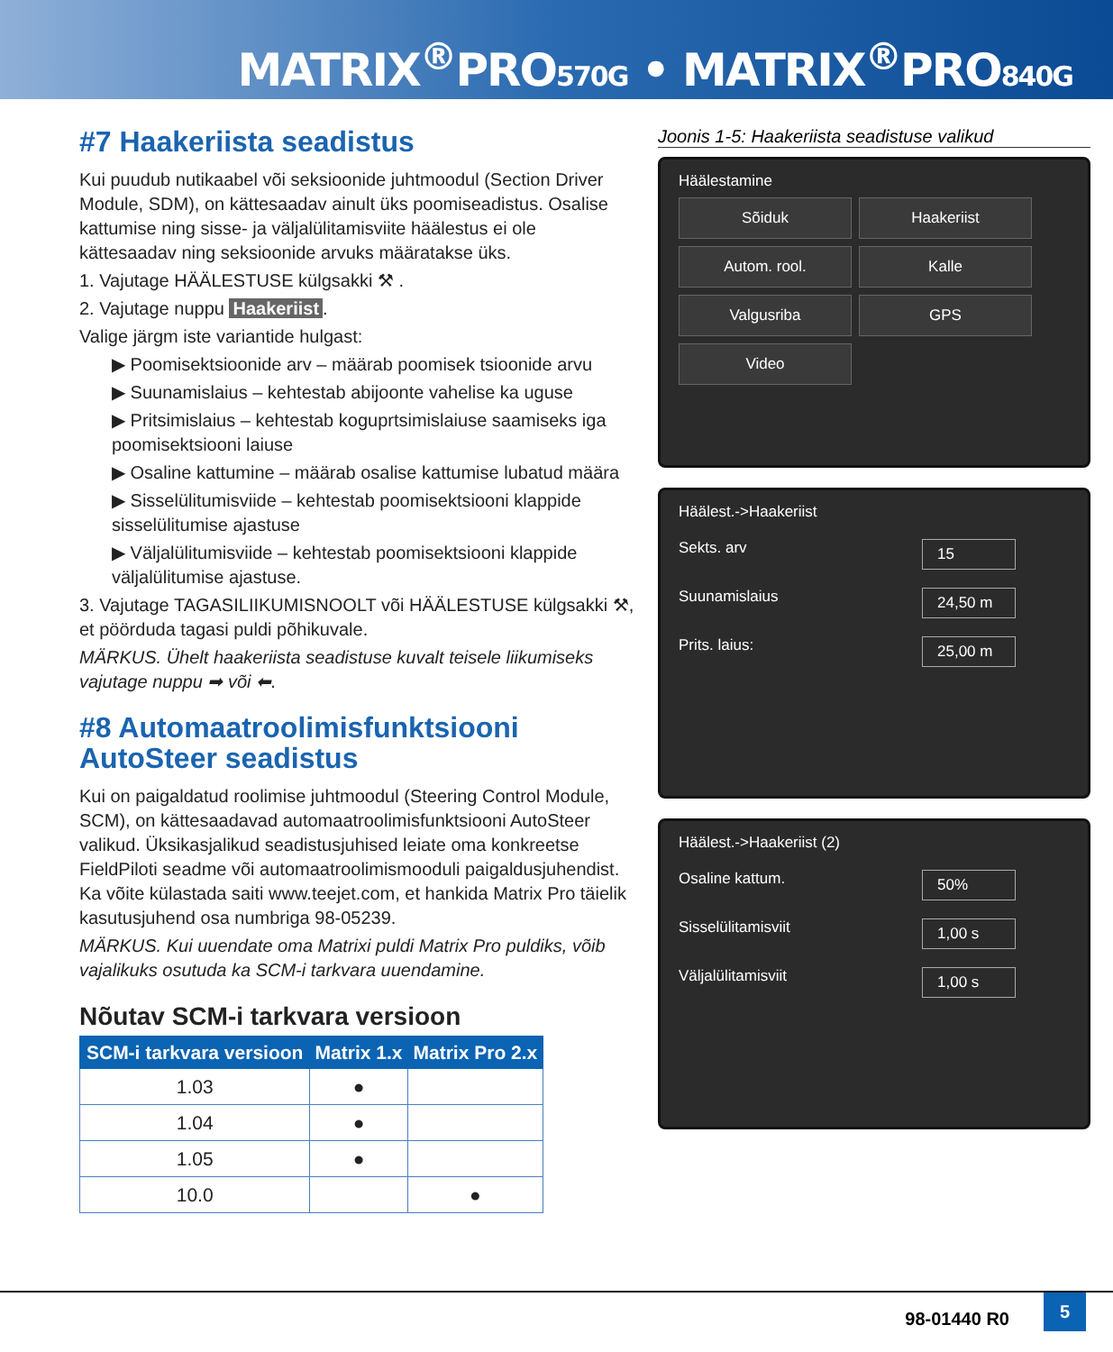MATRIX<sup>®</sup>PRO570G • MATRIX<sup>®</sup>PRO840G
#7 Haakeriista seadistus
Kui puudub nutikaabel või seksioonide juhtmoodul (Section Driver Module, SDM), on kättesaadav ainult üks poomiseadistus. Osalise kattumise ning sisse- ja väljalülitamisviite häälestus ei ole kättesaadav ning seksioonide arvuks määratakse üks.
1. Vajutage HÄÄLESTUSE külgsakki ⚒ .
2. Vajutage nuppu Haakeriist.
Valige järgm iste variantide hulgast:
▶ Poomisektsioonide arv – määrab poomisek tsioonide arvu
▶ Suunamislaius – kehtestab abijoonte vahelise ka uguse
▶ Pritsimislaius – kehtestab koguprtsimislaiuse saamiseks iga poomisektsiooni laiuse
▶ Osaline kattumine – määrab osalise kattumise lubatud määra
▶ Sisselülitumisviide – kehtestab poomisektsiooni klappide sisselülitumise ajastuse
▶ Väljalülitumisviide – kehtestab poomisektsiooni klappide väljalülitumise ajastuse.
3. Vajutage TAGASILIIKUMISNOOLT või HÄÄLESTUSE külgsakki ⚒, et pöörduda tagasi puldi põhikuvale.
MÄRKUS. Ühelt haakeriista seadistuse kuvalt teisele liikumiseks vajutage nuppu ➡ või ⬅.
#8 Automaatroolimisfunktsiooni AutoSteer seadistus
Kui on paigaldatud roolimise juhtmoodul (Steering Control Module, SCM), on kättesaadavad automaatroolimisfunktsiooni AutoSteer valikud. Üksikasjalikud seadistusjuhised leiate oma konkreetse FieldPiloti seadme või automaatroolimismooduli paigaldusjuhendist. Ka võite külastada saiti www.teejet.com, et hankida Matrix Pro täielik kasutusjuhend osa numbriga 98-05239.
MÄRKUS. Kui uuendate oma Matrixi puldi Matrix Pro puldiks, võib vajalikuks osutuda ka SCM-i tarkvara uuendamine.
Nõutav SCM-i tarkvara versioon
| SCM-i tarkvara versioon | Matrix 1.x | Matrix Pro 2.x |
| --- | --- | --- |
| 1.03 | ● | |
| 1.04 | ● | |
| 1.05 | ● | |
| 10.0 | | ● |
Joonis 1-5: Haakeriista seadistuse valikud
Häälestamine
Sõiduk Haakeriist Autom. rool. Kalle Valgusriba GPS Video
Häälest.->Haakeriist
Sekts. arv 15
Suunamislaius 24,50 m
Prits. laius: 25,00 m
Häälest.->Haakeriist (2)
Osaline kattum. 50%
Sisselülitamisviit 1,00 s
Väljalülitamisviit 1,00 s
98-01440 R0
5